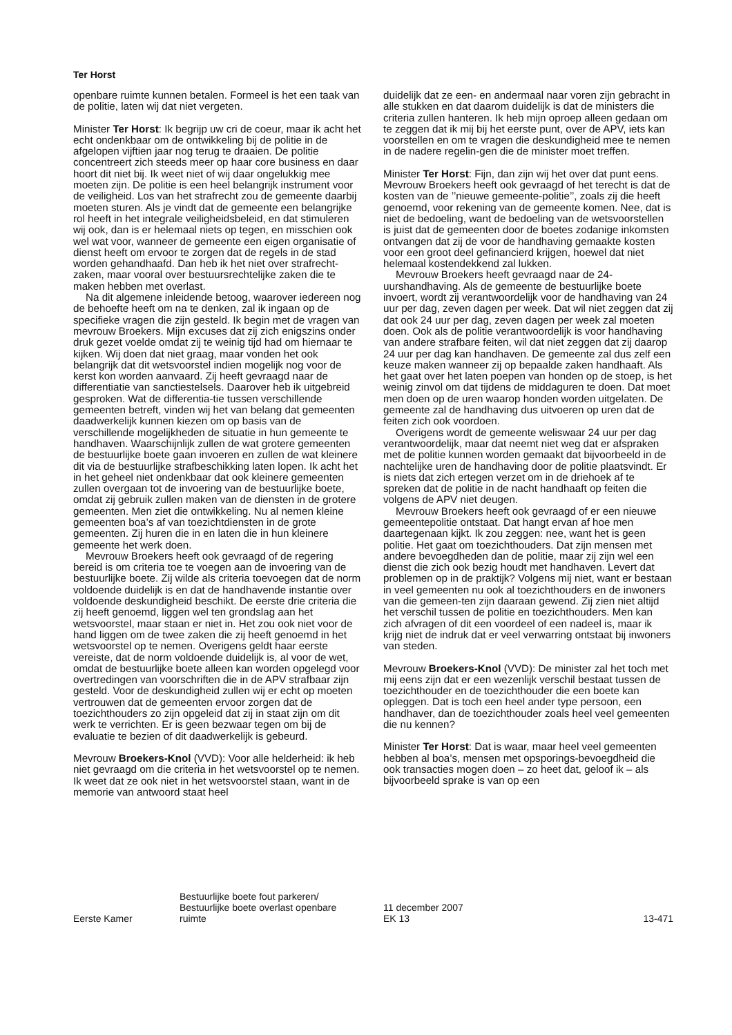Ter Horst
openbare ruimte kunnen betalen. Formeel is het een taak van de politie, laten wij dat niet vergeten.
Minister Ter Horst: Ik begrijp uw cri de coeur, maar ik acht het echt ondenkbaar om de ontwikkeling bij de politie in de afgelopen vijftien jaar nog terug te draaien. De politie concentreert zich steeds meer op haar core business en daar hoort dit niet bij. Ik weet niet of wij daar ongelukkig mee moeten zijn. De politie is een heel belangrijk instrument voor de veiligheid. Los van het strafrecht zou de gemeente daarbij moeten sturen. Als je vindt dat de gemeente een belangrijke rol heeft in het integrale veiligheidsbeleid, en dat stimuleren wij ook, dan is er helemaal niets op tegen, en misschien ook wel wat voor, wanneer de gemeente een eigen organisatie of dienst heeft om ervoor te zorgen dat de regels in de stad worden gehandhaafd. Dan heb ik het niet over strafrecht-zaken, maar vooral over bestuursrechtelijke zaken die te maken hebben met overlast.
Na dit algemene inleidende betoog, waarover iedereen nog de behoefte heeft om na te denken, zal ik ingaan op de specifieke vragen die zijn gesteld. Ik begin met de vragen van mevrouw Broekers. Mijn excuses dat zij zich enigszins onder druk gezet voelde omdat zij te weinig tijd had om hiernaar te kijken. Wij doen dat niet graag, maar vonden het ook belangrijk dat dit wetsvoorstel indien mogelijk nog voor de kerst kon worden aanvaard. Zij heeft gevraagd naar de differentiatie van sanctiestelsels. Daarover heb ik uitgebreid gesproken. Wat de differentia-tie tussen verschillende gemeenten betreft, vinden wij het van belang dat gemeenten daadwerkelijk kunnen kiezen om op basis van de verschillende mogelijkheden de situatie in hun gemeente te handhaven. Waarschijnlijk zullen de wat grotere gemeenten de bestuurlijke boete gaan invoeren en zullen de wat kleinere dit via de bestuurlijke strafbeschikking laten lopen. Ik acht het in het geheel niet ondenkbaar dat ook kleinere gemeenten zullen overgaan tot de invoering van de bestuurlijke boete, omdat zij gebruik zullen maken van de diensten in de grotere gemeenten. Men ziet die ontwikkeling. Nu al nemen kleine gemeenten boa’s af van toezichtdiensten in de grote gemeenten. Zij huren die in en laten die in hun kleinere gemeente het werk doen.
Mevrouw Broekers heeft ook gevraagd of de regering bereid is om criteria toe te voegen aan de invoering van de bestuurlijke boete. Zij wilde als criteria toevoegen dat de norm voldoende duidelijk is en dat de handhavende instantie over voldoende deskundigheid beschikt. De eerste drie criteria die zij heeft genoemd, liggen wel ten grondslag aan het wetsvoorstel, maar staan er niet in. Het zou ook niet voor de hand liggen om de twee zaken die zij heeft genoemd in het wetsvoorstel op te nemen. Overigens geldt haar eerste vereiste, dat de norm voldoende duidelijk is, al voor de wet, omdat de bestuurlijke boete alleen kan worden opgelegd voor overtredingen van voorschriften die in de APV strafbaar zijn gesteld. Voor de deskundigheid zullen wij er echt op moeten vertrouwen dat de gemeenten ervoor zorgen dat de toezichthouders zo zijn opgeleid dat zij in staat zijn om dit werk te verrichten. Er is geen bezwaar tegen om bij de evaluatie te bezien of dit daadwerkelijk is gebeurd.
Mevrouw Broekers-Knol (VVD): Voor alle helderheid: ik heb niet gevraagd om die criteria in het wetsvoorstel op te nemen. Ik weet dat ze ook niet in het wetsvoorstel staan, want in de memorie van antwoord staat heel
duidelijk dat ze een- en andermaal naar voren zijn gebracht in alle stukken en dat daarom duidelijk is dat de ministers die criteria zullen hanteren. Ik heb mijn oproep alleen gedaan om te zeggen dat ik mij bij het eerste punt, over de APV, iets kan voorstellen en om te vragen die deskundigheid mee te nemen in de nadere regelin-gen die de minister moet treffen.
Minister Ter Horst: Fijn, dan zijn wij het over dat punt eens. Mevrouw Broekers heeft ook gevraagd of het terecht is dat de kosten van de ’’nieuwe gemeente-politie’’, zoals zij die heeft genoemd, voor rekening van de gemeente komen. Nee, dat is niet de bedoeling, want de bedoeling van de wetsvoorstellen is juist dat de gemeenten door de boetes zodanige inkomsten ontvangen dat zij de voor de handhaving gemaakte kosten voor een groot deel gefinancierd krijgen, hoewel dat niet helemaal kostendekkend zal lukken.
Mevrouw Broekers heeft gevraagd naar de 24-uurshandhaving. Als de gemeente de bestuurlijke boete invoert, wordt zij verantwoordelijk voor de handhaving van 24 uur per dag, zeven dagen per week. Dat wil niet zeggen dat zij dat ook 24 uur per dag, zeven dagen per week zal moeten doen. Ook als de politie verantwoordelijk is voor handhaving van andere strafbare feiten, wil dat niet zeggen dat zij daarop 24 uur per dag kan handhaven. De gemeente zal dus zelf een keuze maken wanneer zij op bepaalde zaken handhaaft. Als het gaat over het laten poepen van honden op de stoep, is het weinig zinvol om dat tijdens de middaguren te doen. Dat moet men doen op de uren waarop honden worden uitgelaten. De gemeente zal de handhaving dus uitvoeren op uren dat de feiten zich ook voordoen.
Overigens wordt de gemeente weliswaar 24 uur per dag verantwoordelijk, maar dat neemt niet weg dat er afspraken met de politie kunnen worden gemaakt dat bijvoorbeeld in de nachtelijke uren de handhaving door de politie plaatsvindt. Er is niets dat zich ertegen verzet om in de driehoek af te spreken dat de politie in de nacht handhaaft op feiten die volgens de APV niet deugen.
Mevrouw Broekers heeft ook gevraagd of er een nieuwe gemeentepolitie ontstaat. Dat hangt ervan af hoe men daartegenaan kijkt. Ik zou zeggen: nee, want het is geen politie. Het gaat om toezichthouders. Dat zijn mensen met andere bevoegdheden dan de politie, maar zij zijn wel een dienst die zich ook bezig houdt met handhaven. Levert dat problemen op in de praktijk? Volgens mij niet, want er bestaan in veel gemeenten nu ook al toezichthouders en de inwoners van die gemeen-ten zijn daaraan gewend. Zij zien niet altijd het verschil tussen de politie en toezichthouders. Men kan zich afvragen of dit een voordeel of een nadeel is, maar ik krijg niet de indruk dat er veel verwarring ontstaat bij inwoners van steden.
Mevrouw Broekers-Knol (VVD): De minister zal het toch met mij eens zijn dat er een wezenlijk verschil bestaat tussen de toezichthouder en de toezichthouder die een boete kan opleggen. Dat is toch een heel ander type persoon, een handhaver, dan de toezichthouder zoals heel veel gemeenten die nu kennen?
Minister Ter Horst: Dat is waar, maar heel veel gemeenten hebben al boa’s, mensen met opsporings-bevoegdheid die ook transacties mogen doen – zo heet dat, geloof ik – als bijvoorbeeld sprake is van op een
Eerste Kamer
Bestuurlijke boete fout parkeren/
Bestuurlijke boete overlast openbare
ruimte
11 december 2007
EK 13
13-471